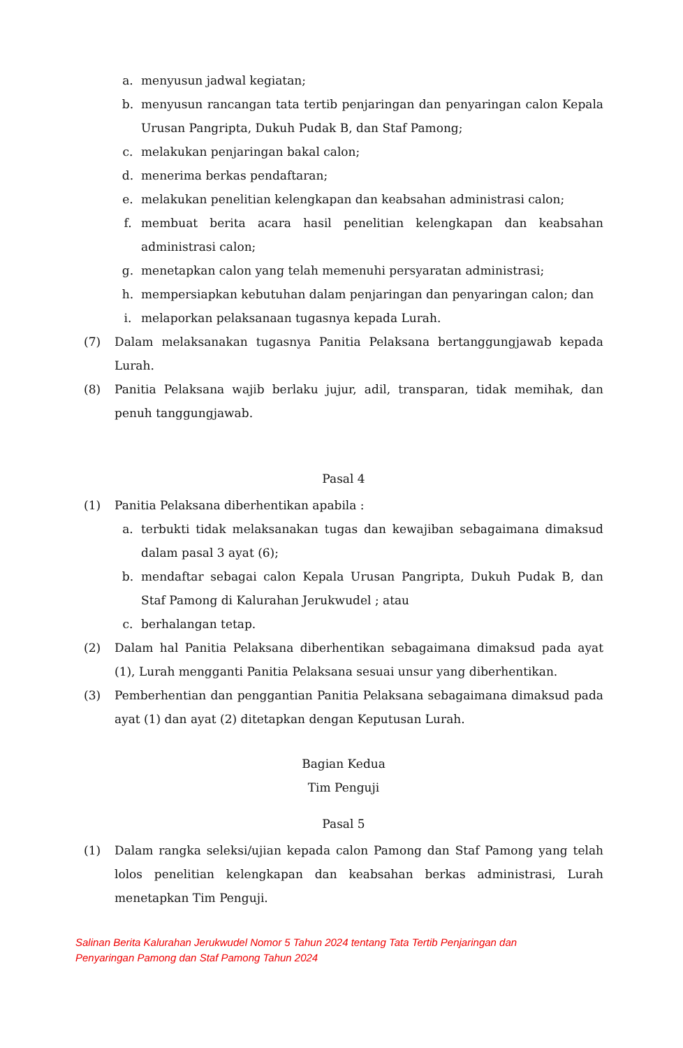a. menyusun jadwal kegiatan;
b. menyusun rancangan tata tertib penjaringan dan penyaringan calon Kepala Urusan Pangripta, Dukuh Pudak B, dan Staf Pamong;
c. melakukan penjaringan bakal calon;
d. menerima berkas pendaftaran;
e. melakukan penelitian kelengkapan dan keabsahan administrasi calon;
f. membuat berita acara hasil penelitian kelengkapan dan keabsahan administrasi calon;
g. menetapkan calon yang telah memenuhi persyaratan administrasi;
h. mempersiapkan kebutuhan dalam penjaringan dan penyaringan calon; dan
i. melaporkan pelaksanaan tugasnya kepada Lurah.
(7) Dalam melaksanakan tugasnya Panitia Pelaksana bertanggungjawab kepada Lurah.
(8) Panitia Pelaksana wajib berlaku jujur, adil, transparan, tidak memihak, dan penuh tanggungjawab.
Pasal 4
(1) Panitia Pelaksana diberhentikan apabila :
a. terbukti tidak melaksanakan tugas dan kewajiban sebagaimana dimaksud dalam pasal 3 ayat (6);
b. mendaftar sebagai calon Kepala Urusan Pangripta, Dukuh Pudak B, dan Staf Pamong di Kalurahan Jerukwudel ; atau
c. berhalangan tetap.
(2) Dalam hal Panitia Pelaksana diberhentikan sebagaimana dimaksud pada ayat (1), Lurah mengganti Panitia Pelaksana sesuai unsur yang diberhentikan.
(3) Pemberhentian dan penggantian Panitia Pelaksana sebagaimana dimaksud pada ayat (1) dan ayat (2) ditetapkan dengan Keputusan Lurah.
Bagian Kedua
Tim Penguji
Pasal 5
(1) Dalam rangka seleksi/ujian kepada calon Pamong dan Staf Pamong yang telah lolos penelitian kelengkapan dan keabsahan berkas administrasi, Lurah menetapkan Tim Penguji.
Salinan Berita Kalurahan Jerukwudel Nomor 5 Tahun 2024 tentang Tata Tertib Penjaringan dan
Penyaringan Pamong dan Staf Pamong Tahun 2024